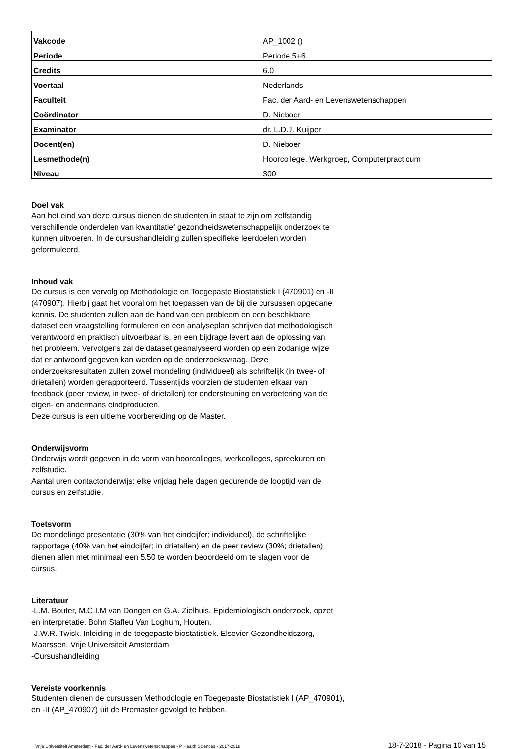| Vakcode | AP_1002 () |
| Periode | Periode 5+6 |
| Credits | 6.0 |
| Voertaal | Nederlands |
| Faculteit | Fac. der Aard- en Levenswetenschappen |
| Coördinator | D. Nieboer |
| Examinator | dr. L.D.J. Kuijper |
| Docent(en) | D. Nieboer |
| Lesmethode(n) | Hoorcollege, Werkgroep, Computerpracticum |
| Niveau | 300 |
Doel vak
Aan het eind van deze cursus dienen de studenten in staat te zijn om zelfstandig verschillende onderdelen van kwantitatief gezondheidswetenschappelijk onderzoek te kunnen uitvoeren. In de cursushandleiding zullen specifieke leerdoelen worden geformuleerd.
Inhoud vak
De cursus is een vervolg op Methodologie en Toegepaste Biostatistiek I (470901) en -II (470907). Hierbij gaat het vooral om het toepassen van de bij die cursussen opgedane kennis. De studenten zullen aan de hand van een probleem en een beschikbare dataset een vraagstelling formuleren en een analyseplan schrijven dat methodologisch verantwoord en praktisch uitvoerbaar is, en een bijdrage levert aan de oplossing van het probleem. Vervolgens zal de dataset geanalyseerd worden op een zodanige wijze dat er antwoord gegeven kan worden op de onderzoeksvraag. Deze onderzoeksresultaten zullen zowel mondeling (individueel) als schriftelijk (in twee- of drietallen) worden gerapporteerd. Tussentijds voorzien de studenten elkaar van feedback (peer review, in twee- of drietallen) ter ondersteuning en verbetering van de eigen- en andermans eindproducten.
Deze cursus is een ultieme voorbereiding op de Master.
Onderwijsvorm
Onderwijs wordt gegeven in de vorm van hoorcolleges, werkcolleges, spreekuren en zelfstudie.
Aantal uren contactonderwijs: elke vrijdag hele dagen gedurende de looptijd van de cursus en zelfstudie.
Toetsvorm
De mondelinge presentatie (30% van het eindcijfer; individueel), de schriftelijke rapportage (40% van het eindcijfer; in drietallen) en de peer review (30%; drietallen) dienen allen met minimaal een 5.50 te worden beoordeeld om te slagen voor de cursus.
Literatuur
-L.M. Bouter, M.C.I.M van Dongen en G.A. Zielhuis. Epidemiologisch onderzoek, opzet en interpretatie. Bohn Stafleu Van Loghum, Houten.
-J.W.R. Twisk. Inleiding in de toegepaste biostatistiek. Elsevier Gezondheidszorg, Maarssen. Vrije Universiteit Amsterdam
-Cursushandleiding
Vereiste voorkennis
Studenten dienen de cursussen Methodologie en Toegepaste Biostatistiek I (AP_470901), en -II (AP_470907) uit de Premaster gevolgd te hebben.
Vrije Universiteit Amsterdam - Fac. der Aard- en Levenswetenschappen - P Health Sciences - 2017-2018 18-7-2018 - Pagina 10 van 15